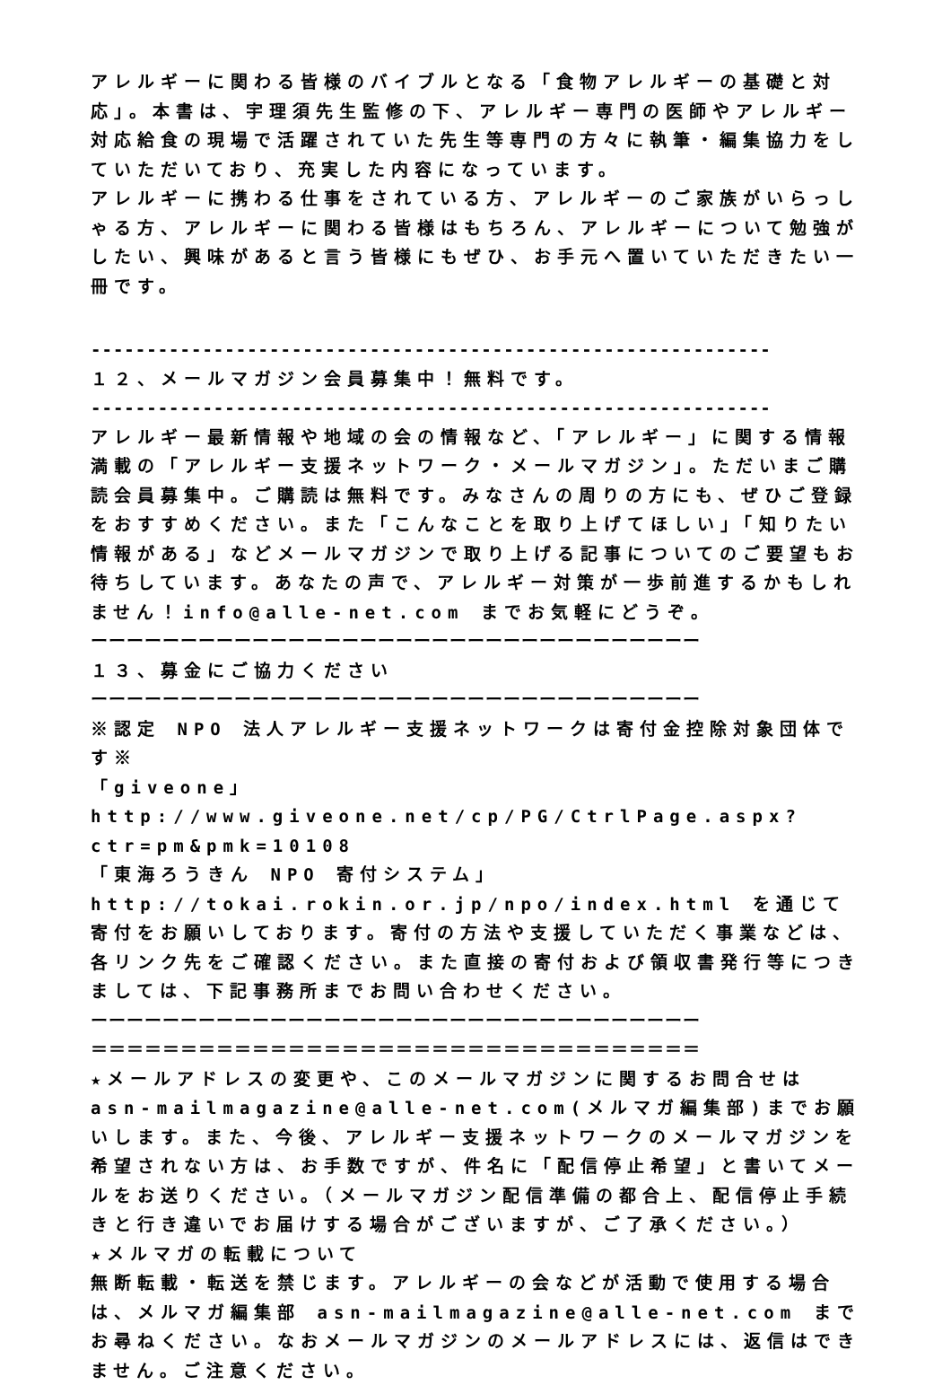アレルギーに関わる皆様のバイブルとなる「食物アレルギーの基礎と対応」。本書は、宇理須先生監修の下、アレルギー専門の医師やアレルギー対応給食の現場で活躍されていた先生等専門の方々に執筆・編集協力をしていただいており、充実した内容になっています。
アレルギーに携わる仕事をされている方、アレルギーのご家族がいらっしゃる方、アレルギーに関わる皆様はもちろん、アレルギーについて勉強がしたい、興味があると言う皆様にもぜひ、お手元へ置いていただきたい一冊です。
-------------------------------------------------------------
１２、メールマガジン会員募集中！無料です。
-------------------------------------------------------------
アレルギー最新情報や地域の会の情報など、「アレルギー」に関する情報満載の「アレルギー支援ネットワーク・メールマガジン」。ただいまご購読会員募集中。ご購読は無料です。みなさんの周りの方にも、ぜひご登録をおすすめください。また「こんなことを取り上げてほしい」「知りたい情報がある」などメールマガジンで取り上げる記事についてのご要望もお待ちしています。あなたの声で、アレルギー対策が一歩前進するかもしれません！info@alle-net.com までお気軽にどうぞ。
ーーーーーーーーーーーーーーーーーーーーーーーーーーーーーーーーーー
１３、募金にご協力ください
ーーーーーーーーーーーーーーーーーーーーーーーーーーーーーーーーーー
※認定 NPO 法人アレルギー支援ネットワークは寄付金控除対象団体です※
「giveone」
http://www.giveone.net/cp/PG/CtrlPage.aspx?ctr=pm&pmk=10108
「東海ろうきん NPO 寄付システム」
http://tokai.rokin.or.jp/npo/index.html を通じて寄付をお願いしております。寄付の方法や支援していただく事業などは、各リンク先をご確認ください。また直接の寄付および領収書発行等につきましては、下記事務所までお問い合わせください。
ーーーーーーーーーーーーーーーーーーーーーーーーーーーーーーーーーー
＝＝＝＝＝＝＝＝＝＝＝＝＝＝＝＝＝＝＝＝＝＝＝＝＝＝＝＝＝＝＝＝＝＝
★メールアドレスの変更や、このメールマガジンに関するお問合せは asn-mailmagazine@alle-net.com(メルマガ編集部)までお願いします。また、今後、アレルギー支援ネットワークのメールマガジンを希望されない方は、お手数ですが、件名に「配信停止希望」と書いてメールをお送りください。（メールマガジン配信準備の都合上、配信停止手続きと行き違いでお届けする場合がございますが、ご了承ください。）
★メルマガの転載について
無断転載・転送を禁じます。アレルギーの会などが活動で使用する場合は、メルマガ編集部 asn-mailmagazine@alle-net.com までお尋ねください。なおメールマガジンのメールアドレスには、返信はできません。ご注意ください。